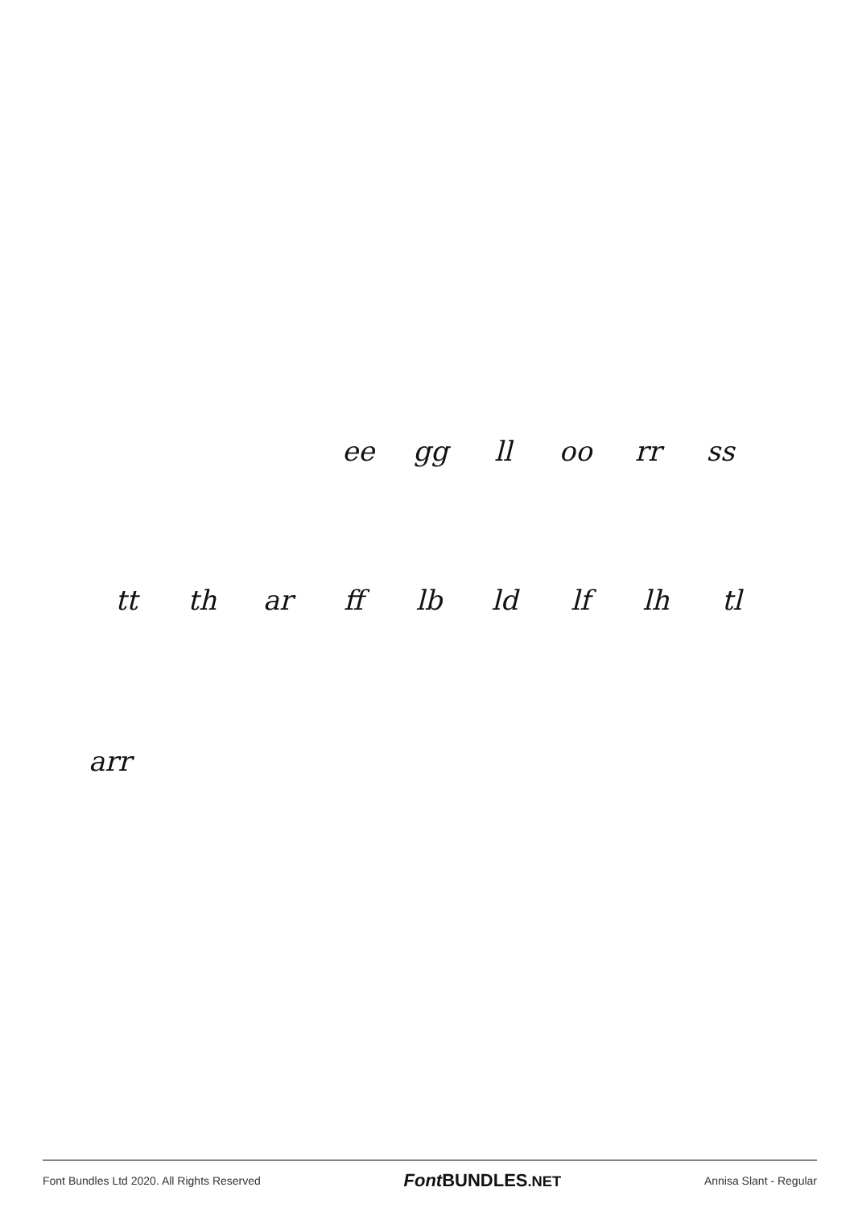ee gg ll oo rr ss
tt th ar ff lb ld lf lh tl
arr
Font Bundles Ltd 2020. All Rights Reserved Font BUNDLES.NET Annisa Slant - Regular